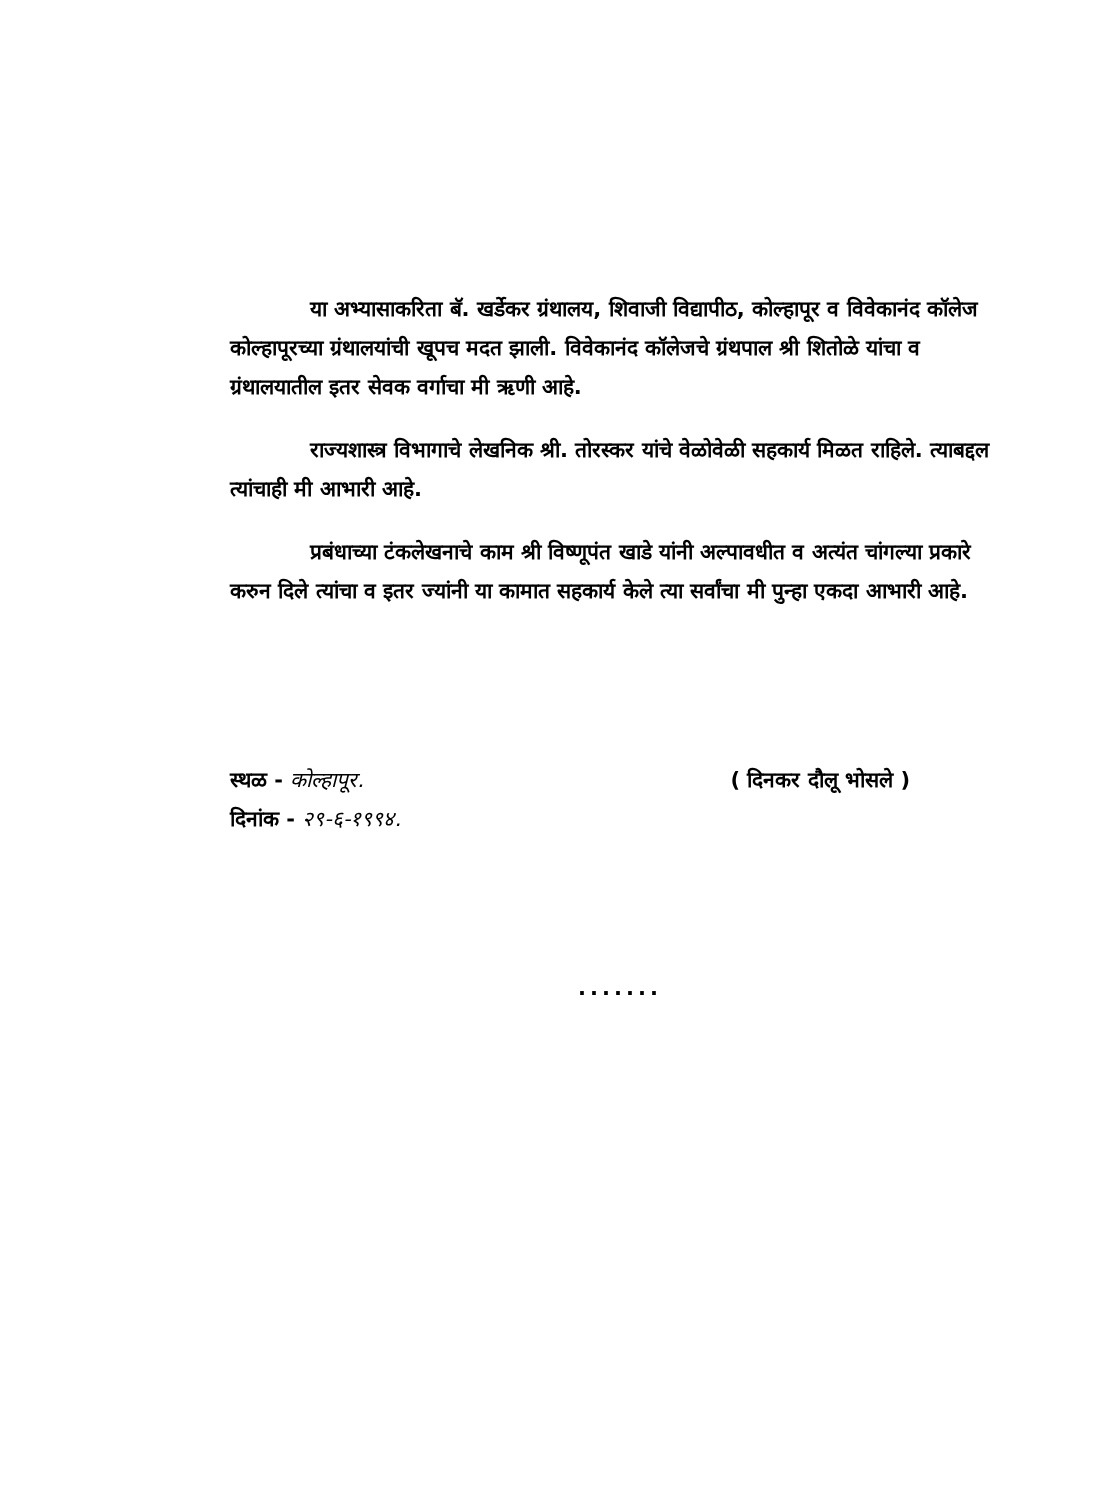या अभ्यासाकरिता बॅ. खर्डेकर ग्रंथालय, शिवाजी विद्यापीठ, कोल्हापूर व विवेकानंद कॉलेज कोल्हापूरच्या ग्रंथालयांची खूपच मदत झाली. विवेकानंद कॉलेजचे ग्रंथपाल श्री शितोळे यांचा व ग्रंथालयातील इतर सेवक वर्गाचा मी ऋणी आहे.
राज्यशास्त्र विभागाचे लेखनिक श्री. तोरस्कर यांचे वेळोवेळी सहकार्य मिळत राहिले. त्याबद्दल त्यांचाही मी आभारी आहे.
प्रबंधाच्या टंकलेखनाचे काम श्री विष्णूपंत खाडे यांनी अल्पावधीत व अत्यंत चांगल्या प्रकारे करुन दिले त्यांचा व इतर ज्यांनी या कामात सहकार्य केले त्या सर्वांचा मी पुन्हा एकदा आभारी आहे.
स्थळ - कोल्हापूर.
दिनांक - २९-६-१९९४.
( दिनकर दौलू भोसले )
.......